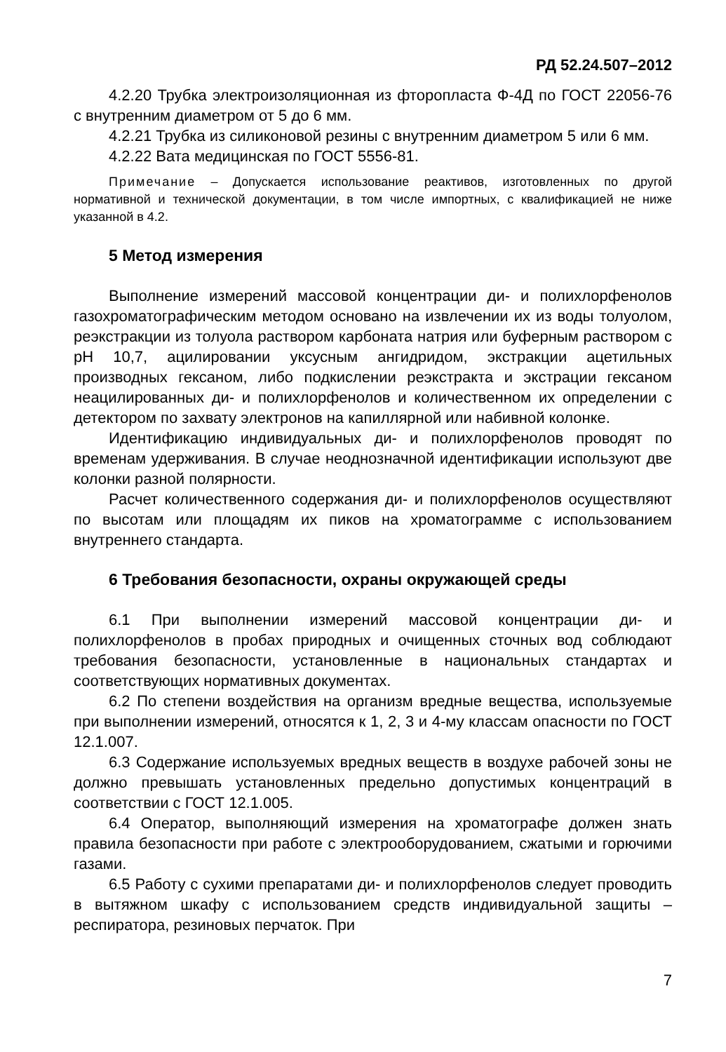РД 52.24.507–2012
4.2.20 Трубка электроизоляционная из фторопласта Ф-4Д по ГОСТ 22056-76 с внутренним диаметром от 5 до 6 мм.
4.2.21 Трубка из силиконовой резины с внутренним диаметром 5 или 6 мм.
4.2.22 Вата медицинская по ГОСТ 5556-81.
Примечание – Допускается использование реактивов, изготовленных по другой нормативной и технической документации, в том числе импортных, с квалификацией не ниже указанной в 4.2.
5 Метод измерения
Выполнение измерений массовой концентрации ди- и полихлорфенолов газохроматографическим методом основано на извлечении их из воды толуолом, реэкстракции из толуола раствором карбоната натрия или буферным раствором с pH 10,7, ацилировании уксусным ангидридом, экстракции ацетильных производных гексаном, либо подкислении реэкстракта и экстрации гексаном неацилированных ди- и полихлорфенолов и количественном их определении с детектором по захвату электронов на капиллярной или набивной колонке.
Идентификацию индивидуальных ди- и полихлорфенолов проводят по временам удерживания. В случае неоднозначной идентификации используют две колонки разной полярности.
Расчет количественного содержания ди- и полихлорфенолов осуществляют по высотам или площадям их пиков на хроматограмме с использованием внутреннего стандарта.
6 Требования безопасности, охраны окружающей среды
6.1 При выполнении измерений массовой концентрации ди- и полихлорфенолов в пробах природных и очищенных сточных вод соблюдают требования безопасности, установленные в национальных стандартах и соответствующих нормативных документах.
6.2 По степени воздействия на организм вредные вещества, используемые при выполнении измерений, относятся к 1, 2, 3 и 4-му классам опасности по ГОСТ 12.1.007.
6.3 Содержание используемых вредных веществ в воздухе рабочей зоны не должно превышать установленных предельно допустимых концентраций в соответствии с ГОСТ 12.1.005.
6.4 Оператор, выполняющий измерения на хроматографе должен знать правила безопасности при работе с электрооборудованием, сжатыми и горючими газами.
6.5 Работу с сухими препаратами ди- и полихлорфенолов следует проводить в вытяжном шкафу с использованием средств индивидуальной защиты – респиратора, резиновых перчаток. При
7